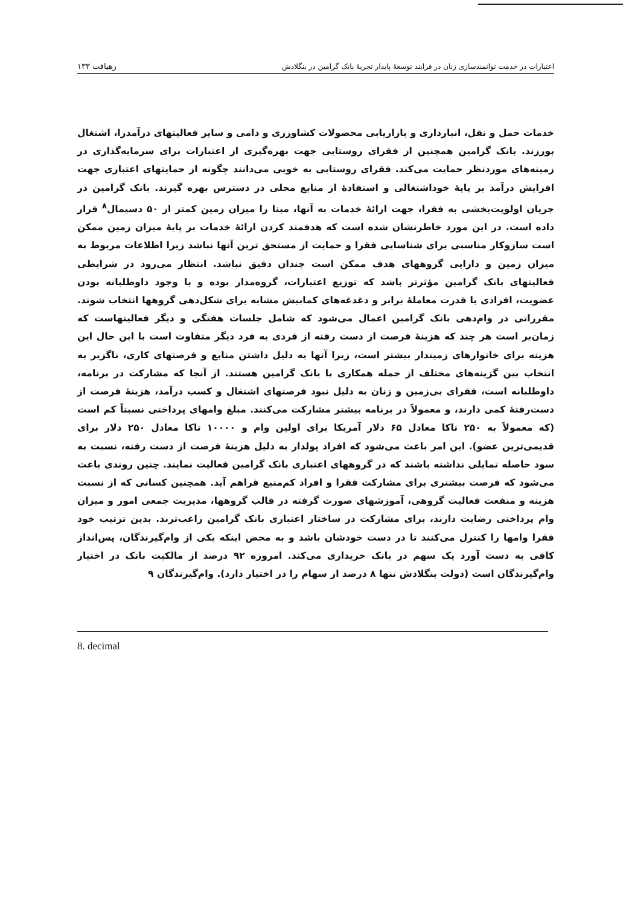اعتبارات در خدمت توانمندسازی زنان در فرایند توسعهٔ پایدار تجربهٔ بانک گرامین در بنگلادش ۱۳۳ رهیافت
خدمات حمل و نقل، انبارداری و بازاریابی محصولات کشاورزی و دامی و سایر فعالیتهای درآمدزا، اشتغال بورزند. بانک گرامین همچنین از فقرای روستایی جهت بهره‌گیری از اعتبارات برای سرمایه‌گذاری در زمینه‌های موردنظر حمایت می‌کند. فقرای روستایی به خوبی می‌دانند چگونه از حمایتهای اعتباری جهت افزایش درآمد بر پایهٔ خوداشتغالی و استفادهٔ از منابع محلی در دسترس بهره گیرند. بانک گرامین در جریان اولویت‌بخشی به فقرا، جهت ارائهٔ خدمات به آنها، مبنا را میزان زمین کمتر از ۵۰ دسیمال<sup>۸</sup> قرار داده است. در این مورد خاطرنشان شده است که هدفمند کردن ارائهٔ خدمات بر پایهٔ میزان زمین ممکن است سازوکار مناسبی برای شناسایی فقرا و حمایت از مستحق ترین آنها نباشد زیرا اطلاعات مربوط به میزان زمین و دارایی گروههای هدف ممکن است چندان دقیق نباشد. انتظار می‌رود در شرایطی فعالیتهای بانک گرامین مؤثرتر باشد که توزیع اعتبارات، گروه‌مدار بوده و با وجود داوطلبانه بودن عضویت، افرادی با قدرت معاملهٔ برابر و دغدغه‌های کمابیش مشابه برای شکل‌دهی گروهها انتخاب شوند. مقرراتی در وام‌دهی بانک گرامین اعمال می‌شود که شامل جلسات هفتگی و دیگر فعالیتهاست که زمان‌بر است هر چند که هزینهٔ فرصت از دست رفته از فردی به فرد دیگر متفاوت است با این حال این هزینه برای خانوارهای زمیندار بیشتر است، زیرا آنها به دلیل داشتن منابع و فرصتهای کاری، ناگزیر به انتخاب بین گزینه‌های مختلف از جمله همکاری با بانک گرامین هستند. از آنجا که مشارکت در برنامه، داوطلبانه است، فقرای بی‌زمین و زنان به دلیل نبود فرصتهای اشتغال و کسب درآمد، هزینهٔ فرصت از دست‌رفتهٔ کمی دارند، و معمولاً در برنامه بیشتر مشارکت می‌کنند. مبلغ وامهای پرداختی نسبتاً کم است (که معمولاً به ۲۵۰ تاکا معادل ۶۵ دلار آمریکا برای اولین وام و ۱۰۰۰۰ تاکا معادل ۲۵۰ دلار برای قدیمی‌ترین عضو). این امر باعث می‌شود که افراد پولدار به دلیل هزینهٔ فرصت از دست رفته، نسبت به سود حاصله تمایلی نداشته باشند که در گروههای اعتباری بانک گرامین فعالیت نمایند. چنین روندی باعث می‌شود که فرصت بیشتری برای مشارکت فقرا و افراد کم‌منبع فراهم آید. همچنین کسانی که از نسبت هزینه و منفعت فعالیت گروهی، آموزشهای صورت گرفته در قالب گروهها، مدیریت جمعی امور و میزان وام پرداختی رضایت دارند، برای مشارکت در ساختار اعتباری بانک گرامین راغب‌ترند. بدین ترتیب خود فقرا وامها را کنترل می‌کنند تا در دست خودشان باشد و به محض اینکه یکی از وام‌گیرندگان، پس‌انداز کافی به دست آورد یک سهم در بانک خریداری می‌کند. امروزه ۹۲ درصد از مالکیت بانک در اختیار وام‌گیرندگان است (دولت بنگلادش تنها ۸ درصد از سهام را در اختیار دارد). وام‌گیرندگان ۹
8. decimal